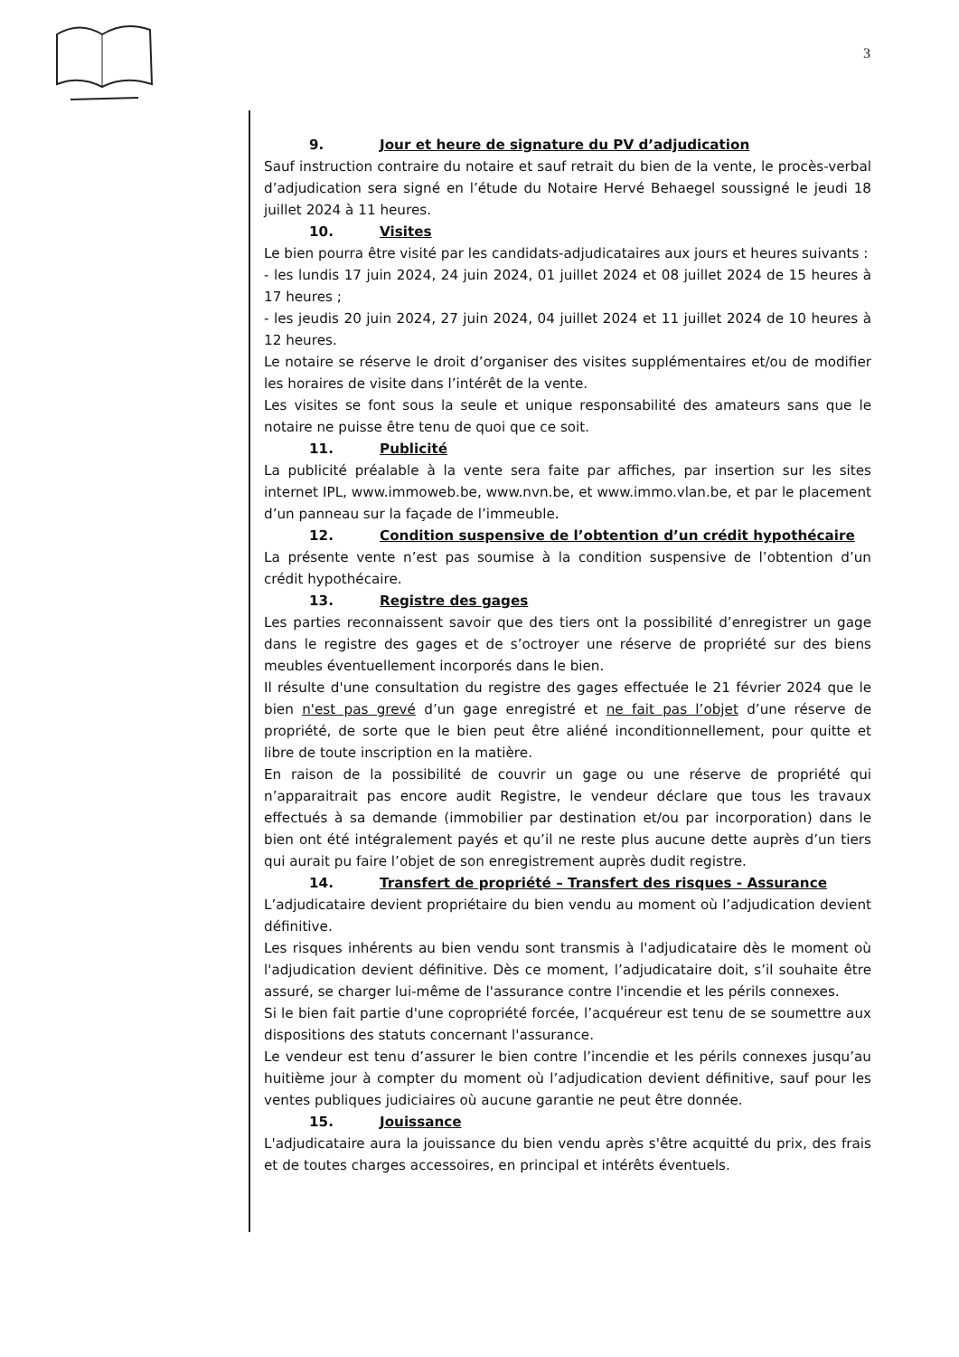3
9. Jour et heure de signature du PV d’adjudication
Sauf instruction contraire du notaire et sauf retrait du bien de la vente, le procès-verbal d’adjudication sera signé en l’étude du Notaire Hervé Behaegel soussigné le jeudi 18 juillet 2024 à 11 heures.
10. Visites
Le bien pourra être visité par les candidats-adjudicataires aux jours et heures suivants :
- les lundis 17 juin 2024, 24 juin 2024, 01 juillet 2024 et 08 juillet 2024 de 15 heures à 17 heures ;
- les jeudis 20 juin 2024, 27 juin 2024, 04 juillet 2024 et 11 juillet 2024 de 10 heures à 12 heures.
Le notaire se réserve le droit d’organiser des visites supplémentaires et/ou de modifier les horaires de visite dans l’intérêt de la vente.
Les visites se font sous la seule et unique responsabilité des amateurs sans que le notaire ne puisse être tenu de quoi que ce soit.
11. Publicité
La publicité préalable à la vente sera faite par affiches, par insertion sur les sites internet IPL, www.immoweb.be, www.nvn.be, et www.immo.vlan.be, et par le placement d’un panneau sur la façade de l’immeuble.
12. Condition suspensive de l’obtention d’un crédit hypothécaire
La présente vente n’est pas soumise à la condition suspensive de l’obtention d’un crédit hypothécaire.
13. Registre des gages
Les parties reconnaissent savoir que des tiers ont la possibilité d’enregistrer un gage dans le registre des gages et de s’octroyer une réserve de propriété sur des biens meubles éventuellement incorporés dans le bien.
Il résulte d'une consultation du registre des gages effectuée le 21 février 2024 que le bien n'est pas grevé d’un gage enregistré et ne fait pas l’objet d’une réserve de propriété, de sorte que le bien peut être aliéné inconditionnellement, pour quitte et libre de toute inscription en la matière.
En raison de la possibilité de couvrir un gage ou une réserve de propriété qui n’apparaitrait pas encore audit Registre, le vendeur déclare que tous les travaux effectués à sa demande (immobilier par destination et/ou par incorporation) dans le bien ont été intégralement payés et qu’il ne reste plus aucune dette auprès d’un tiers qui aurait pu faire l’objet de son enregistrement auprès dudit registre.
14. Transfert de propriété – Transfert des risques - Assurance
L’adjudicataire devient propriétaire du bien vendu au moment où l’adjudication devient définitive.
Les risques inhérents au bien vendu sont transmis à l'adjudicataire dès le moment où l'adjudication devient définitive. Dès ce moment, l’adjudicataire doit, s’il souhaite être assuré, se charger lui-même de l'assurance contre l'incendie et les périls connexes.
Si le bien fait partie d'une copropriété forcée, l’acquéreur est tenu de se soumettre aux dispositions des statuts concernant l'assurance.
Le vendeur est tenu d’assurer le bien contre l’incendie et les périls connexes jusqu’au huitième jour à compter du moment où l’adjudication devient définitive, sauf pour les ventes publiques judiciaires où aucune garantie ne peut être donnée.
15. Jouissance
L'adjudicataire aura la jouissance du bien vendu après s'être acquitté du prix, des frais et de toutes charges accessoires, en principal et intérêts éventuels.